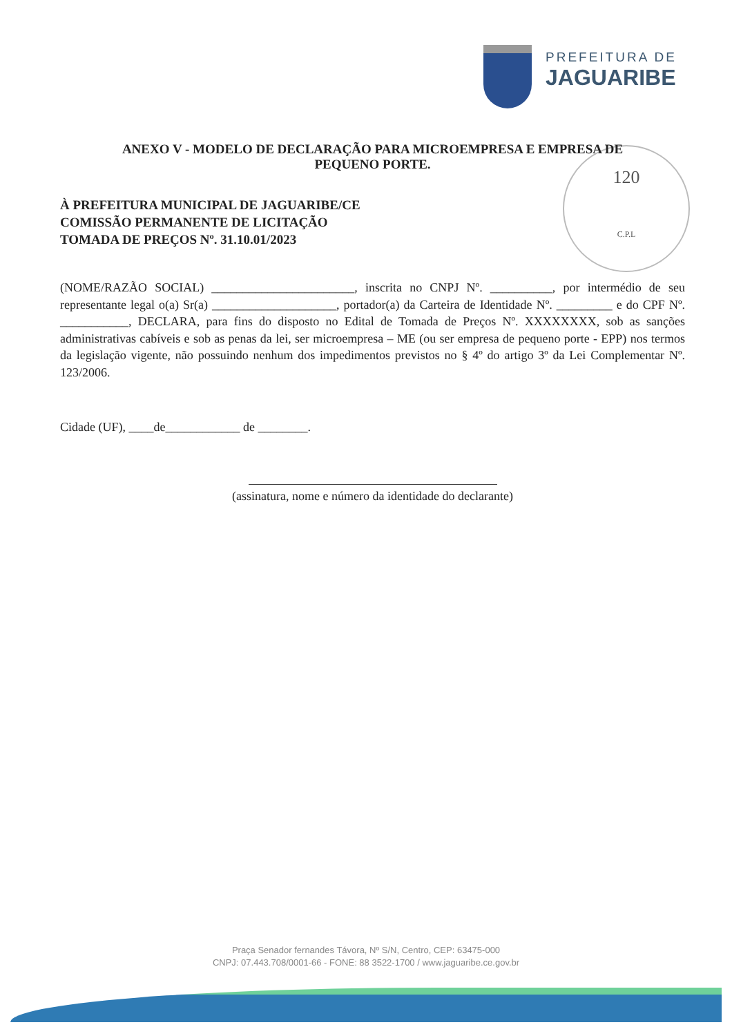PREFEITURA DE
JAGUARIBE
120
C.P.L
ANEXO V - MODELO DE DECLARAÇÃO PARA MICROEMPRESA E EMPRESA DE
PEQUENO PORTE.
À PREFEITURA MUNICIPAL DE JAGUARIBE/CE
COMISSÃO PERMANENTE DE LICITAÇÃO
TOMADA DE PREÇOS Nº. 31.10.01/2023
(NOME/RAZÃO SOCIAL) _______________________, inscrita no CNPJ Nº. __________, por intermédio de seu representante legal o(a) Sr(a) ____________________, portador(a) da Carteira de Identidade Nº. _________ e do CPF Nº. ___________, DECLARA, para fins do disposto no Edital de Tomada de Preços Nº. XXXXXXXX, sob as sanções administrativas cabíveis e sob as penas da lei, ser microempresa – ME (ou ser empresa de pequeno porte - EPP) nos termos da legislação vigente, não possuindo nenhum dos impedimentos previstos no § 4º do artigo 3º da Lei Complementar Nº. 123/2006.
Cidade (UF), ____de____________ de ________.
(assinatura, nome e número da identidade do declarante)
Praça Senador fernandes Távora, Nº S/N, Centro, CEP: 63475-000
CNPJ: 07.443.708/0001-66 - FONE: 88 3522-1700 / www.jaguaribe.ce.gov.br